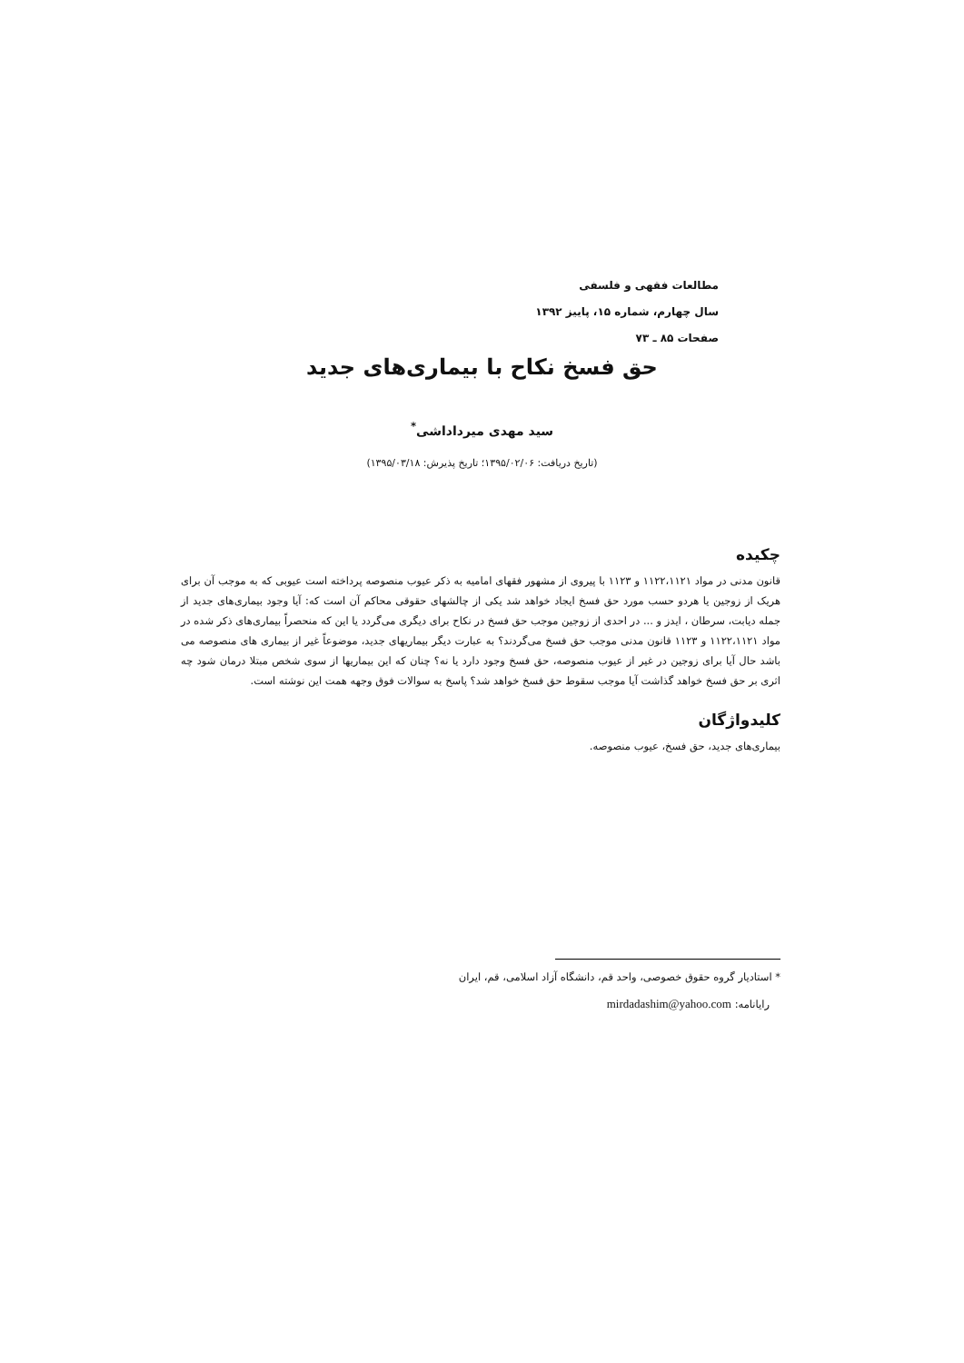مطالعات فقهی و فلسفی
سال چهارم، شماره ۱۵، پاییز ۱۳۹۲
صفحات ۸۵ ـ ۷۳
حق فسخ نکاح با بیماری‌های جدید
سید مهدی میرداداشی<sup>*</sup>
(تاریخ دریافت: ۱۳۹۵/۰۲/۰۶؛ تاریخ پذیرش: ۱۳۹۵/۰۳/۱۸)
چکیده
قانون مدنی در مواد ۱۱۲۲،۱۱۲۱ و ۱۱۲۳ با پیروی از مشهور فقهای امامیه به ذکر عیوب منصوصه پرداخته است عیوبی که به موجب آن برای هریک از زوجین یا هردو حسب مورد حق فسخ ایجاد خواهد شد یکی از چالشهای حقوقی محاکم آن است که: آیا وجود بیماری‌های جدید از جمله دیابت، سرطان ، ایدز و ... در احدی از زوجین موجب حق فسخ در نکاح برای دیگری می‌گردد یا این که منحصراً بیماری‌های ذکر شده در مواد ۱۱۲۲،۱۱۲۱ و ۱۱۲۳ قانون مدنی موجب حق فسخ می‌گردند؟ به عبارت دیگر بیماریهای جدید، موضوعاً غیر از بیماری های منصوصه می باشد حال آیا برای زوجین در غیر از عیوب منصوصه، حق فسخ وجود دارد یا نه؟ چنان که این بیماریها از سوی شخص مبتلا درمان شود چه اثری بر حق فسخ خواهد گذاشت آیا موجب سقوط حق فسخ خواهد شد؟ پاسخ به سوالات فوق وجهه همت این نوشته است.
کلیدواژگان
بیماری‌های جدید، حق فسخ، عیوب منصوصه.
* استادیار گروه حقوق خصوصی، واحد قم، دانشگاه آزاد اسلامی، قم، ایران
رایانامه: mirdadashim@yahoo.com